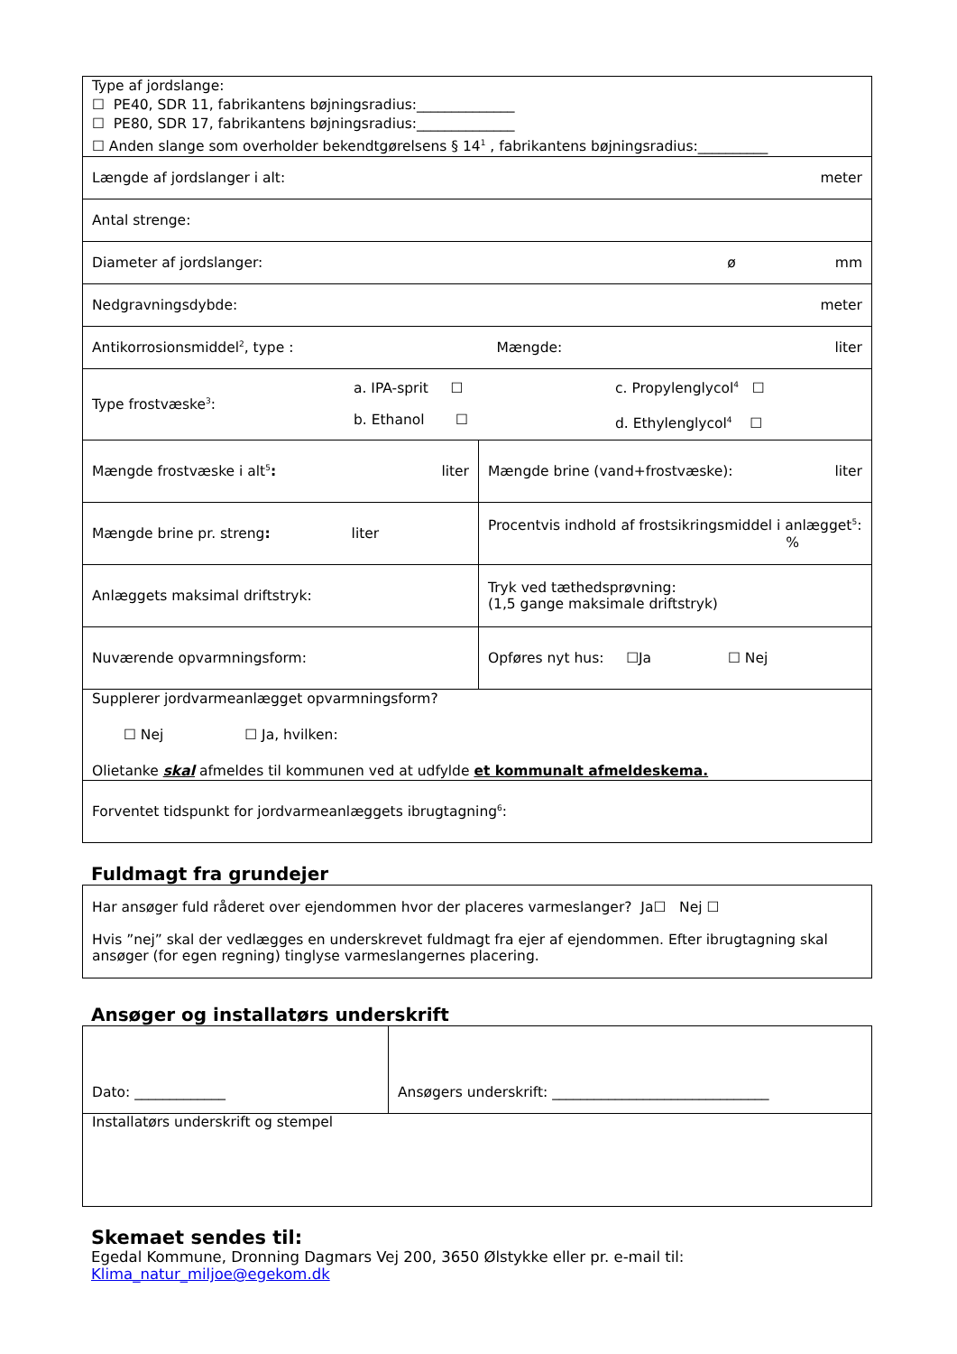| Type af jordslange: ☐ PE40, SDR 11, fabrikantens bøjningsradius:______________ ☐ PE80, SDR 17, fabrikantens bøjningsradius:______________ ☐ Anden slange som overholder bekendtgørelsens § 14<sup>1</sup> , fabrikantens bøjningsradius:__________ | |
| Længde af jordslanger i alt: meter | |
| Antal strenge: | |
| Diameter af jordslanger: ø mm | |
| Nedgravningsdybde: meter | |
| Antikorrosionsmiddel<sup>2</sup>, type : Mængde: liter | |
| Type frostvæske<sup>3</sup>: a. IPA-sprit ☐ b. Ethanol ☐ c. Propylenglycol<sup>4</sup> ☐ d. Ethylenglycol<sup>4</sup> ☐ | |
| Mængde frostvæske i alt<sup>5</sup> : liter | Mængde brine (vand+frostvæske): liter |
| Mængde brine pr. streng : liter | Procentvis indhold af frostsikringsmiddel i anlægget<sup>5</sup>: % |
| Anlæggets maksimal driftstryk: | Tryk ved tæthedsprøvning: (1,5 gange maksimale driftstryk) |
| Nuværende opvarmningsform: | Opføres nyt hus: ☐Ja ☐ Nej |
| Supplerer jordvarmeanlægget opvarmningsform? ☐ Nej ☐ Ja, hvilken: Olietanke skal afmeldes til kommunen ved at udfylde et kommunalt afmeldeskema. | |
| Forventet tidspunkt for jordvarmeanlæggets ibrugtagning<sup>6</sup>: | |
Fuldmagt fra grundejer
| Har ansøger fuld råderet over ejendommen hvor der placeres varmeslanger? Ja☐ Nej ☐ Hvis ”nej” skal der vedlægges en underskrevet fuldmagt fra ejer af ejendommen. Efter ibrugtagning skal ansøger (for egen regning) tinglyse varmeslangernes placering. |
Ansøger og installatørs underskrift
| Dato: _____________ | Ansøgers underskrift: _______________________________ |
| Installatørs underskrift og stempel | |
Skemaet sendes til:
Egedal Kommune, Dronning Dagmars Vej 200, 3650 Ølstykke eller pr. e-mail til:
Klima_natur_miljoe@egekom.dk